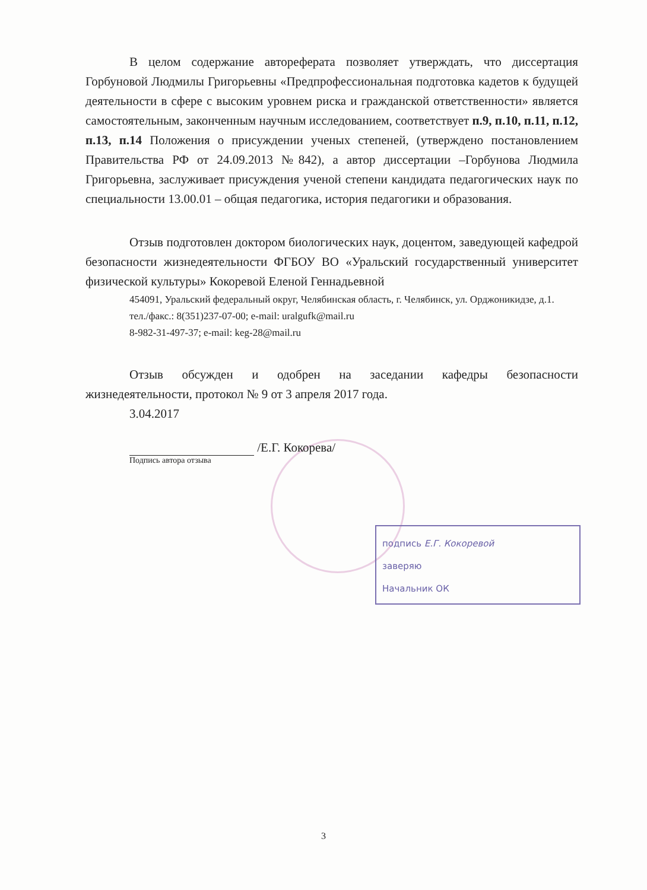В целом содержание автореферата позволяет утверждать, что диссертация Горбуновой Людмилы Григорьевны «Предпрофессиональная подготовка кадетов к будущей деятельности в сфере с высоким уровнем риска и гражданской ответственности» является самостоятельным, законченным научным исследованием, соответствует п.9, п.10, п.11, п.12, п.13, п.14 Положения о присуждении ученых степеней, (утверждено постановлением Правительства РФ от 24.09.2013 №842), а автор диссертации –Горбунова Людмила Григорьевна, заслуживает присуждения ученой степени кандидата педагогических наук по специальности 13.00.01 – общая педагогика, история педагогики и образования.
Отзыв подготовлен доктором биологических наук, доцентом, заведующей кафедрой безопасности жизнедеятельности ФГБОУ ВО «Уральский государственный университет физической культуры» Кокоревой Еленой Геннадьевной
454091, Уральский федеральный округ, Челябинская область, г. Челябинск, ул. Орджоникидзе, д.1.
тел./факс.: 8(351)237-07-00; e-mail: uralgufk@mail.ru
8-982-31-497-37; e-mail: keg-28@mail.ru
Отзыв обсужден и одобрен на заседании кафедры безопасности жизнедеятельности, протокол № 9 от 3 апреля 2017 года.
3.04.2017
/Е.Г. Кокорева/
Подпись автора отзыва
подпись Е.Г. Кокоревой
заверяю
Начальник ОК
3